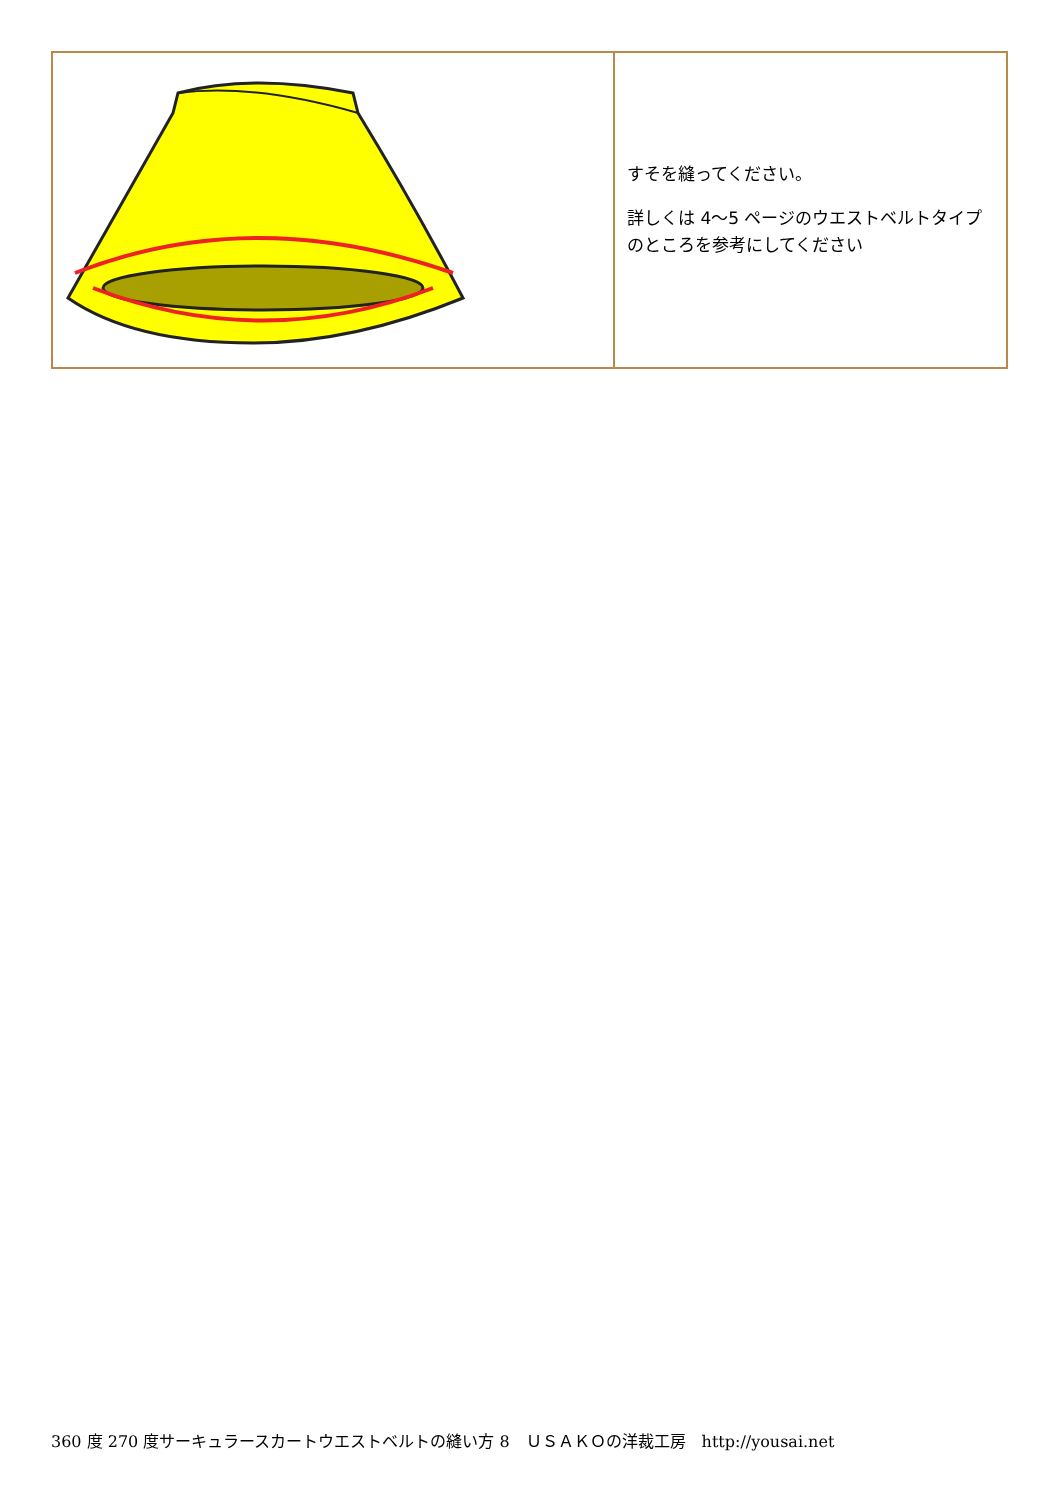| | すそを縫ってください。 詳しくは 4～5 ページのウエストベルトタイプのところを参考にしてください |
360 度 270 度サーキュラースカートウエストベルトの縫い方 8　ＵＳＡＫＯの洋裁工房　http://yousai.net